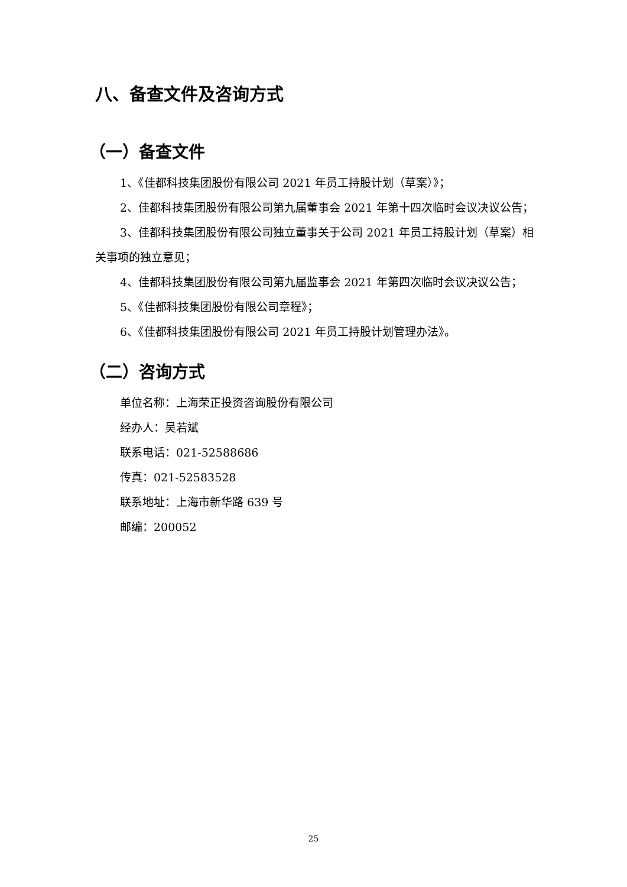八、备查文件及咨询方式
（一）备查文件
1、《佳都科技集团股份有限公司 2021 年员工持股计划（草案）》；
2、佳都科技集团股份有限公司第九届董事会 2021 年第十四次临时会议决议公告；
3、佳都科技集团股份有限公司独立董事关于公司 2021 年员工持股计划（草案）相关事项的独立意见；
4、佳都科技集团股份有限公司第九届监事会 2021 年第四次临时会议决议公告；
5、《佳都科技集团股份有限公司章程》；
6、《佳都科技集团股份有限公司 2021 年员工持股计划管理办法》。
（二）咨询方式
单位名称：上海荣正投资咨询股份有限公司
经办人：吴若斌
联系电话：021-52588686
传真：021-52583528
联系地址：上海市新华路 639 号
邮编：200052
25